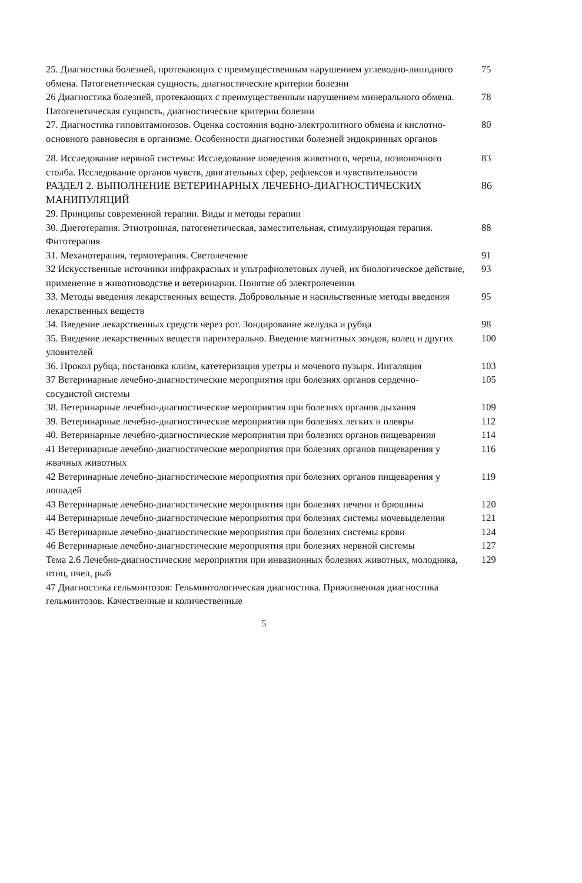25. Диагностика болезней, протекающих с преимущественным нарушением углеводно-липидного обмена. Патогенетическая сущность, диагностические критерии болезни
75
26 Диагностика болезней, протекающих с преимущественным нарушением минерального обмена. Патогенетическая сущность, диагностические критерии болезни
78
27. Диагностика гиповитаминозов. Оценка состояния водно-электролитного обмена и кислотно-основного равновесия в организме. Особенности диагностики болезней эндокринных органов
80
28. Исследование нервной системы: Исследование поведения животного, черепа, позвоночного столба. Исследование органов чувств, двигательных сфер, рефлексов и чувствительности
83
РАЗДЕЛ 2. ВЫПОЛНЕНИЕ ВЕТЕРИНАРНЫХ ЛЕЧЕБНО-ДИАГНОСТИЧЕСКИХ МАНИПУЛЯЦИЙ
86
29. Принципы современной терапии. Виды и методы терапии
30. Диетотерапия. Этиотропная, патогенетическая, заместительная, стимулирующая терапия. Фитотерапия
88
31. Механотерапия, термотерапия. Светолечение 91
32 Искусственные источники инфракрасных и ультрафиолетовых лучей, их биологическое действие, применение в животноводстве и ветеринарии. Понятие об электролечении
93
33. Методы введения лекарственных веществ. Добровольные и насильственные методы введения лекарственных веществ
95
34. Введение лекарственных средств через рот. Зондирование желудка и рубца
98
35. Введение лекарственных веществ парентерально. Введение магнитных зондов, колец и других уловителей
100
36. Прокол рубца, постановка клизм, катетеризация уретры и мочевого пузыря. Ингаляция
103
37 Ветеринарные лечебно-диагностические мероприятия при болезнях органов сердечно-сосудистой системы
105
38. Ветеринарные лечебно-диагностические мероприятия при болезнях органов дыхания
109
39. Ветеринарные лечебно-диагностические мероприятия при болезнях легких и плевры
112
40. Ветеринарные лечебно-диагностические мероприятия при болезнях органов пищеварения
114
41 Ветеринарные лечебно-диагностические мероприятия при болезнях органов пищеварения у жвачных животных
116
42 Ветеринарные лечебно-диагностические мероприятия при болезнях органов пищеварения у лошадей
119
43 Ветеринарные лечебно-диагностические мероприятия при болезнях печени и брюшины
120
44 Ветеринарные лечебно-диагностические мероприятия при болезнях системы мочевыделения
121
45 Ветеринарные лечебно-диагностические мероприятия при болезнях системы крови
124
46 Ветеринарные лечебно-диагностические мероприятия при болезнях нервной системы
127
Тема 2.6 Лечебно-диагностические мероприятия при инвазионных болезнях животных, молодняка, птиц, пчел, рыб
129
47 Диагностика гельминтозов: Гельминтологическая диагностика. Прижизненная диагностика гельминтозов. Качественные и количественные
5